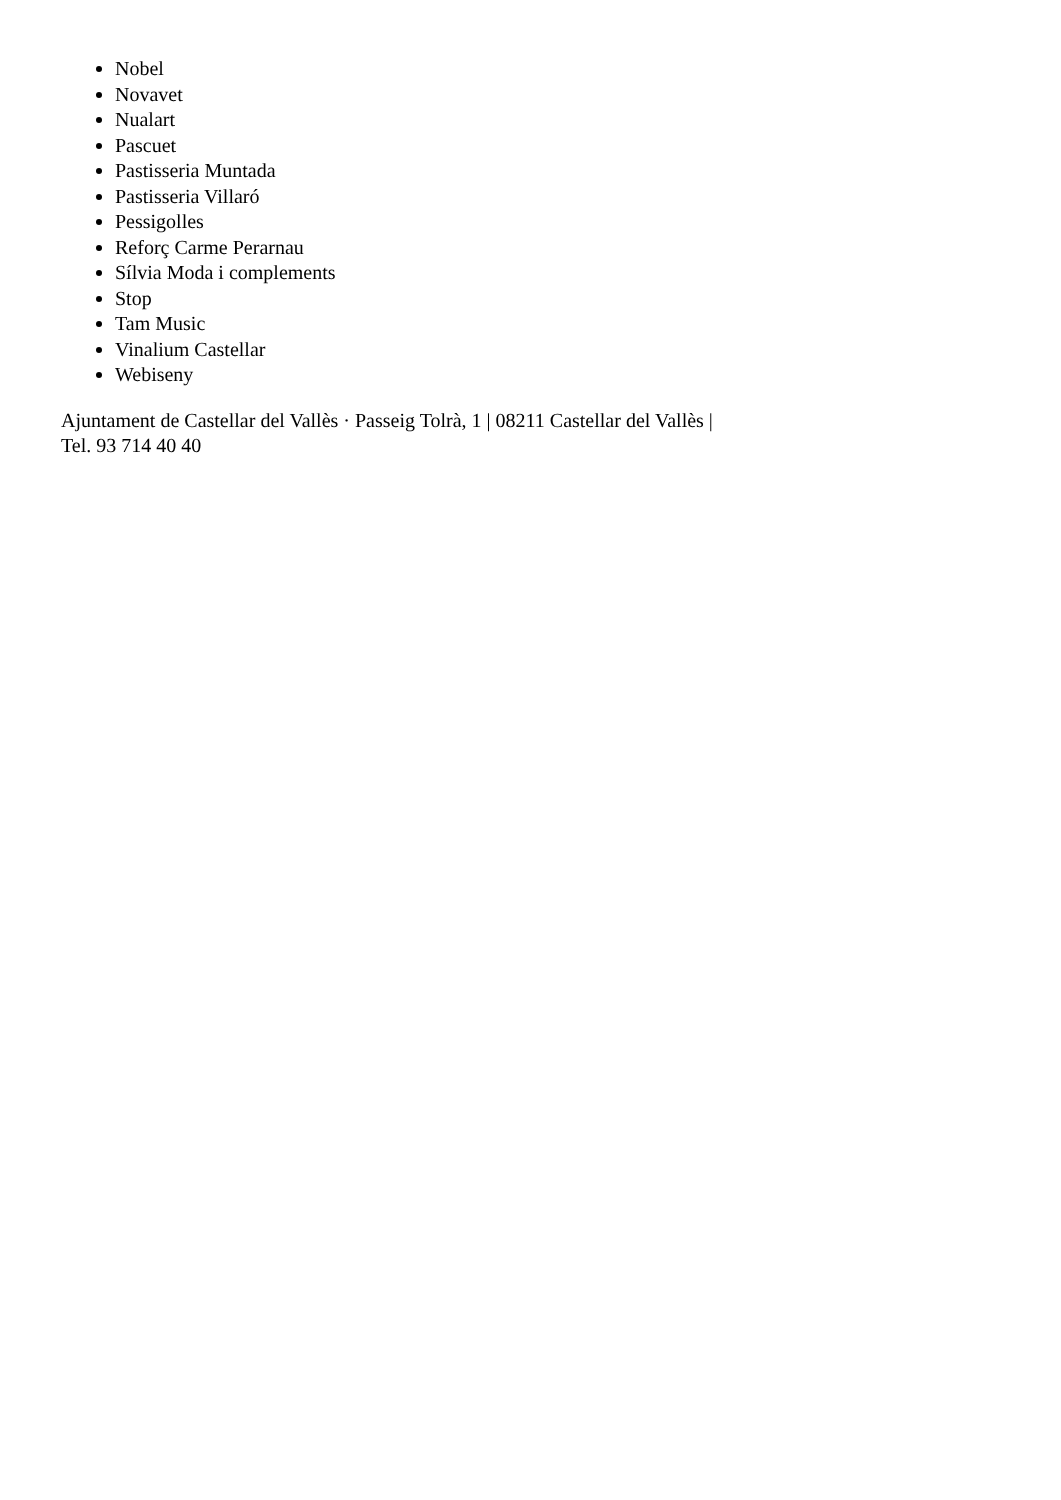Nobel
Novavet
Nualart
Pascuet
Pastisseria Muntada
Pastisseria Villaró
Pessigolles
Reforç Carme Perarnau
Sílvia Moda i complements
Stop
Tam Music
Vinalium Castellar
Webiseny
Ajuntament de Castellar del Vallès · Passeig Tolrà, 1 | 08211 Castellar del Vallès |
Tel. 93 714 40 40